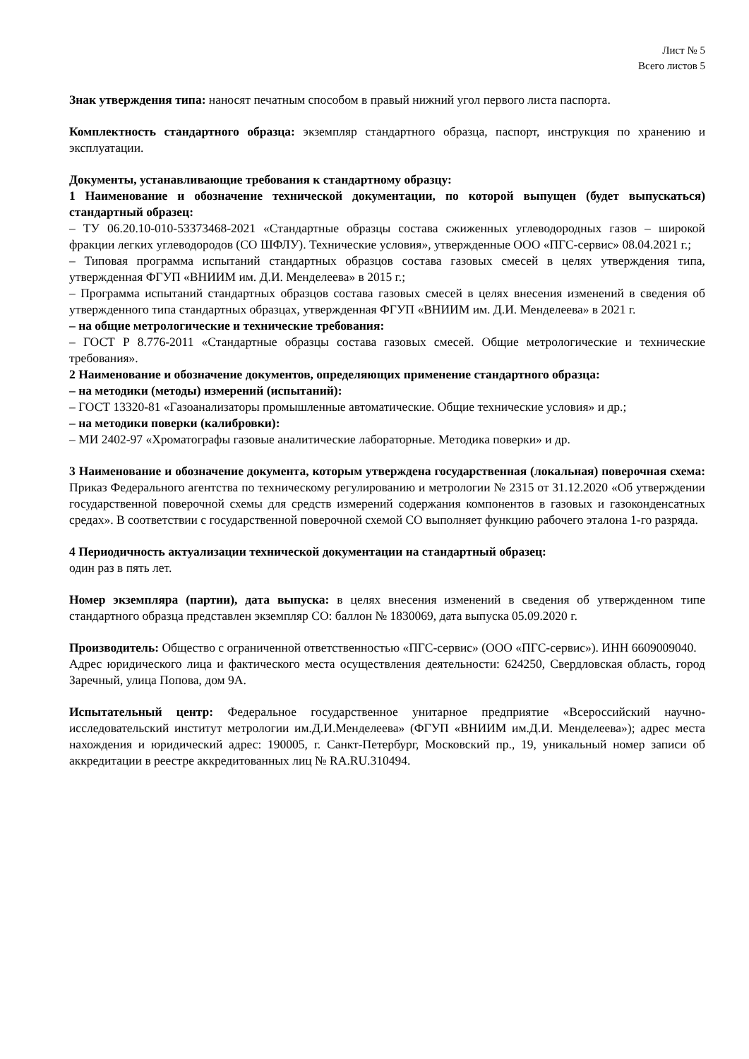Лист № 5
Всего листов 5
Знак утверждения типа: наносят печатным способом в правый нижний угол первого листа паспорта.
Комплектность стандартного образца: экземпляр стандартного образца, паспорт, инструкция по хранению и эксплуатации.
Документы, устанавливающие требования к стандартному образцу:
1 Наименование и обозначение технической документации, по которой выпущен (будет выпускаться) стандартный образец:
– ТУ 06.20.10-010-53373468-2021 «Стандартные образцы состава сжиженных углеводородных газов – широкой фракции легких углеводородов (СО ШФЛУ). Технические условия», утвержденные ООО «ПГС-сервис» 08.04.2021 г.;
– Типовая программа испытаний стандартных образцов состава газовых смесей в целях утверждения типа, утвержденная ФГУП «ВНИИМ им. Д.И. Менделеева» в 2015 г.;
– Программа испытаний стандартных образцов состава газовых смесей в целях внесения изменений в сведения об утвержденного типа стандартных образцах, утвержденная ФГУП «ВНИИМ им. Д.И. Менделеева» в 2021 г.
– на общие метрологические и технические требования:
– ГОСТ Р 8.776-2011 «Стандартные образцы состава газовых смесей. Общие метрологические и технические требования».
2 Наименование и обозначение документов, определяющих применение стандартного образца:
– на методики (методы) измерений (испытаний):
– ГОСТ 13320-81 «Газоанализаторы промышленные автоматические. Общие технические условия» и др.;
– на методики поверки (калибровки):
– МИ 2402-97 «Хроматографы газовые аналитические лабораторные. Методика поверки» и др.
3 Наименование и обозначение документа, которым утверждена государственная (локальная) поверочная схема: Приказ Федерального агентства по техническому регулированию и метрологии № 2315 от 31.12.2020 «Об утверждении государственной поверочной схемы для средств измерений содержания компонентов в газовых и газоконденсатных средах». В соответствии с государственной поверочной схемой СО выполняет функцию рабочего эталона 1-го разряда.
4 Периодичность актуализации технической документации на стандартный образец:
один раз в пять лет.
Номер экземпляра (партии), дата выпуска: в целях внесения изменений в сведения об утвержденном типе стандартного образца представлен экземпляр СО: баллон № 1830069, дата выпуска 05.09.2020 г.
Производитель: Общество с ограниченной ответственностью «ПГС-сервис» (ООО «ПГС-сервис»). ИНН 6609009040.
Адрес юридического лица и фактического места осуществления деятельности: 624250, Свердловская область, город Заречный, улица Попова, дом 9А.
Испытательный центр: Федеральное государственное унитарное предприятие «Всероссийский научно-исследовательский институт метрологии им.Д.И.Менделеева» (ФГУП «ВНИИМ им.Д.И. Менделеева»); адрес места нахождения и юридический адрес: 190005, г. Санкт-Петербург, Московский пр., 19, уникальный номер записи об аккредитации в реестре аккредитованных лиц № RA.RU.310494.